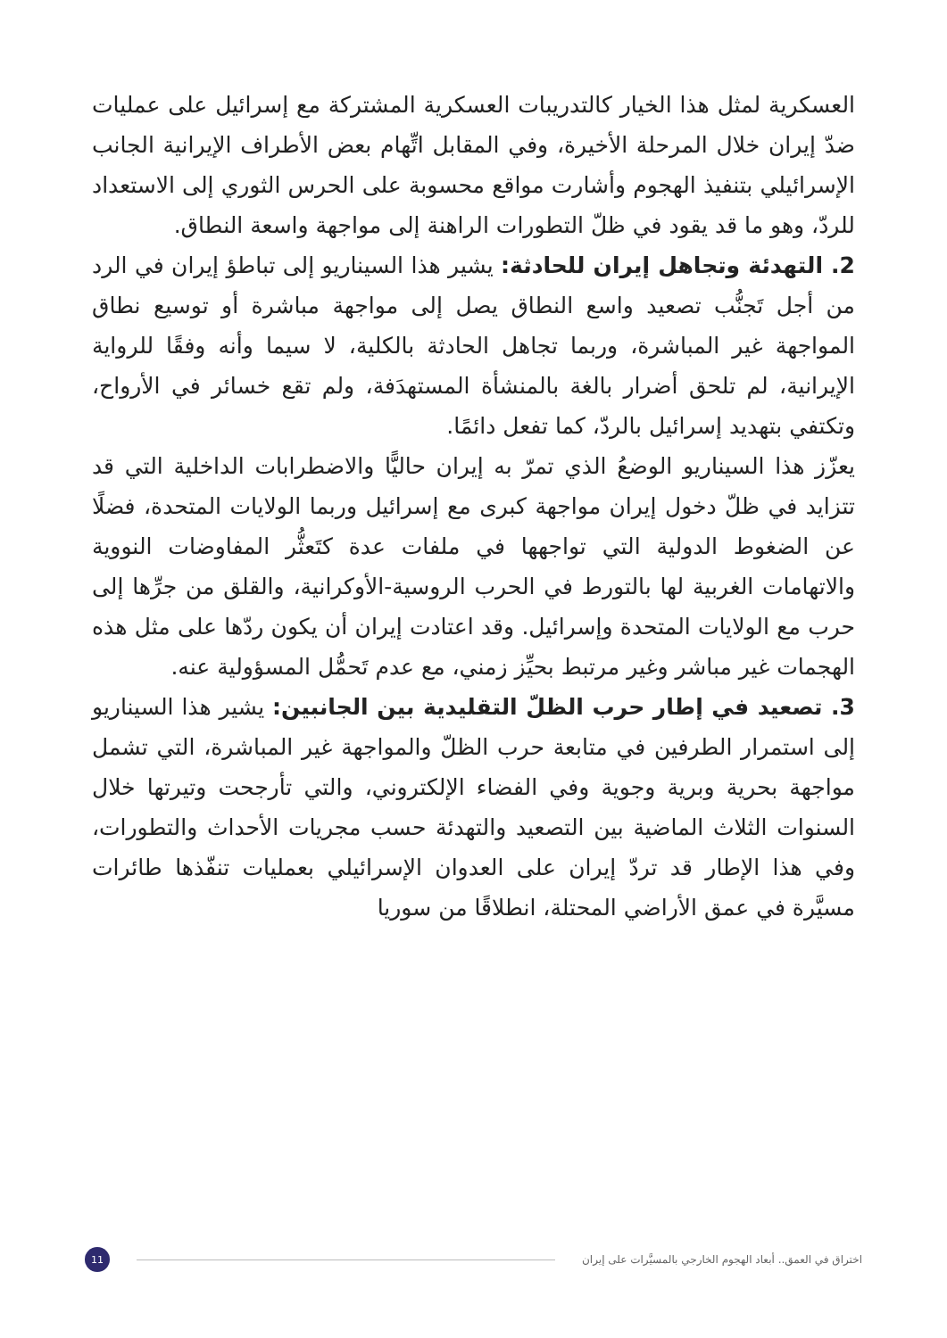العسكرية لمثل هذا الخيار كالتدريبات العسكرية المشتركة مع إسرائيل على عمليات ضدّ إيران خلال المرحلة الأخيرة، وفي المقابل اتِّهام بعض الأطراف الإيرانية الجانب الإسرائيلي بتنفيذ الهجوم وأشارت مواقع محسوبة على الحرس الثوري إلى الاستعداد للردّ، وهو ما قد يقود في ظلّ التطورات الراهنة إلى مواجهة واسعة النطاق.
2. التهدئة وتجاهل إيران للحادثة: يشير هذا السيناريو إلى تباطؤ إيران في الرد من أجل تَجنُّب تصعيد واسع النطاق يصل إلى مواجهة مباشرة أو توسيع نطاق المواجهة غير المباشرة، وربما تجاهل الحادثة بالكلية، لا سيما وأنه وفقًا للرواية الإيرانية، لم تلحق أضرار بالغة بالمنشأة المستهدَفة، ولم تقع خسائر في الأرواح، وتكتفي بتهديد إسرائيل بالردّ، كما تفعل دائمًا.
يعزّز هذا السيناريو الوضعُ الذي تمرّ به إيران حاليًّا والاضطرابات الداخلية التي قد تتزايد في ظلّ دخول إيران مواجهة كبرى مع إسرائيل وربما الولايات المتحدة، فضلًا عن الضغوط الدولية التي تواجهها في ملفات عدة كتَعثُّر المفاوضات النووية والاتهامات الغربية لها بالتورط في الحرب الروسية-الأوكرانية، والقلق من جرِّها إلى حرب مع الولايات المتحدة وإسرائيل. وقد اعتادت إيران أن يكون ردّها على مثل هذه الهجمات غير مباشر وغير مرتبط بحيِّز زمني، مع عدم تَحمُّل المسؤولية عنه.
3. تصعيد في إطار حرب الظلّ التقليدية بين الجانبين: يشير هذا السيناريو إلى استمرار الطرفين في متابعة حرب الظلّ والمواجهة غير المباشرة، التي تشمل مواجهة بحرية وبرية وجوية وفي الفضاء الإلكتروني، والتي تأرجحت وتيرتها خلال السنوات الثلاث الماضية بين التصعيد والتهدئة حسب مجريات الأحداث والتطورات، وفي هذا الإطار قد تردّ إيران على العدوان الإسرائيلي بعمليات تنفّذها طائرات مسيَّرة في عمق الأراضي المحتلة، انطلاقًا من سوريا
اختراق في العمق.. أبعاد الهجوم الخارجي بالمسيَّرات على إيران 11